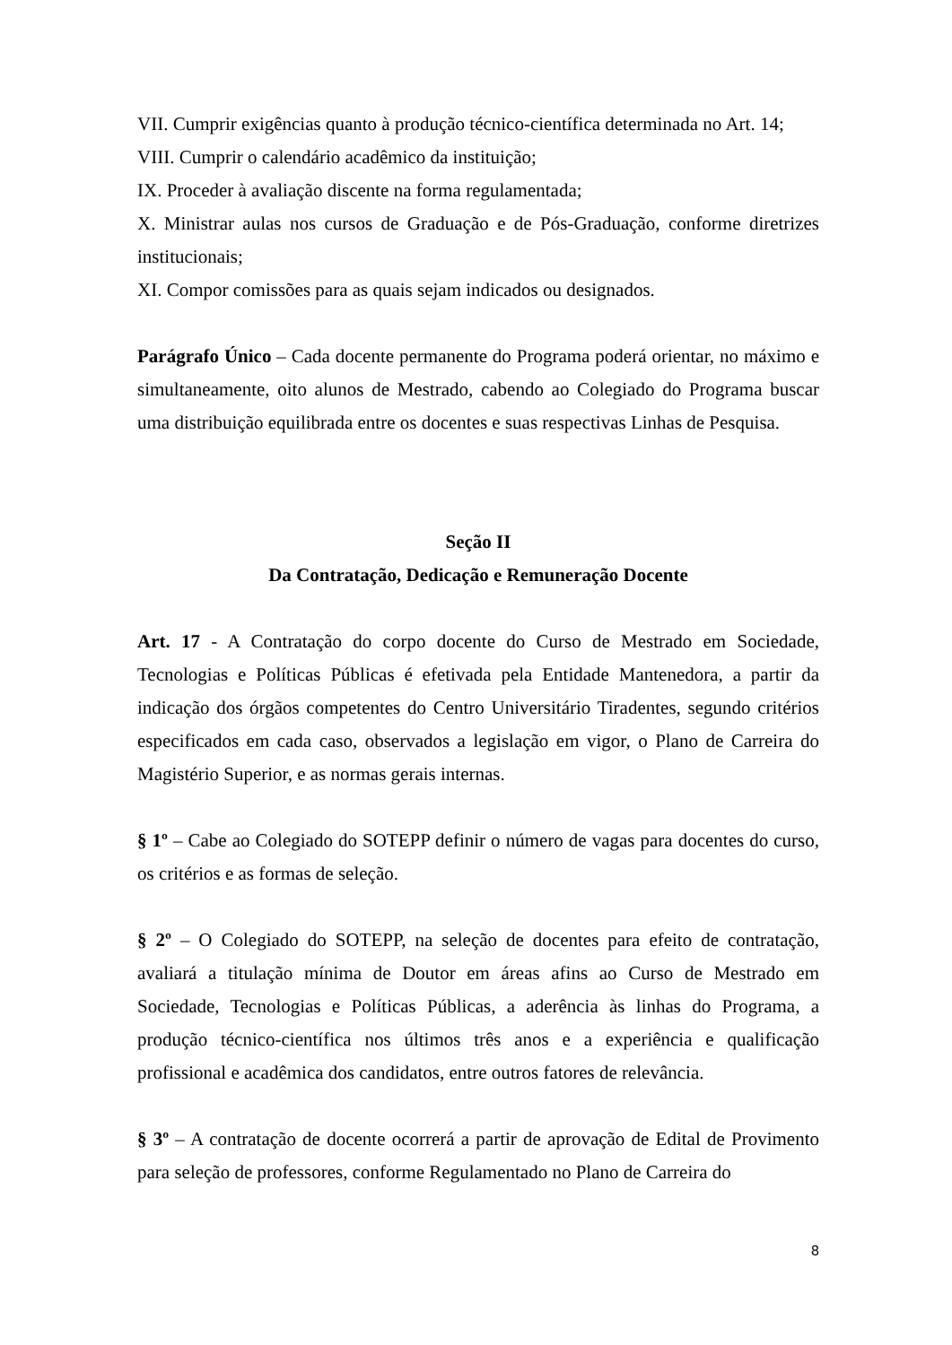VII. Cumprir exigências quanto à produção técnico-científica determinada no Art. 14;
VIII. Cumprir o calendário acadêmico da instituição;
IX. Proceder à avaliação discente na forma regulamentada;
X. Ministrar aulas nos cursos de Graduação e de Pós-Graduação, conforme diretrizes institucionais;
XI. Compor comissões para as quais sejam indicados ou designados.
Parágrafo Único – Cada docente permanente do Programa poderá orientar, no máximo e simultaneamente, oito alunos de Mestrado, cabendo ao Colegiado do Programa buscar uma distribuição equilibrada entre os docentes e suas respectivas Linhas de Pesquisa.
Seção II
Da Contratação, Dedicação e Remuneração Docente
Art. 17 - A Contratação do corpo docente do Curso de Mestrado em Sociedade, Tecnologias e Políticas Públicas é efetivada pela Entidade Mantenedora, a partir da indicação dos órgãos competentes do Centro Universitário Tiradentes, segundo critérios especificados em cada caso, observados a legislação em vigor, o Plano de Carreira do Magistério Superior, e as normas gerais internas.
§ 1º – Cabe ao Colegiado do SOTEPP definir o número de vagas para docentes do curso, os critérios e as formas de seleção.
§ 2º – O Colegiado do SOTEPP, na seleção de docentes para efeito de contratação, avaliará a titulação mínima de Doutor em áreas afins ao Curso de Mestrado em Sociedade, Tecnologias e Políticas Públicas, a aderência às linhas do Programa, a produção técnico-científica nos últimos três anos e a experiência e qualificação profissional e acadêmica dos candidatos, entre outros fatores de relevância.
§ 3º – A contratação de docente ocorrerá a partir de aprovação de Edital de Provimento para seleção de professores, conforme Regulamentado no Plano de Carreira do
8